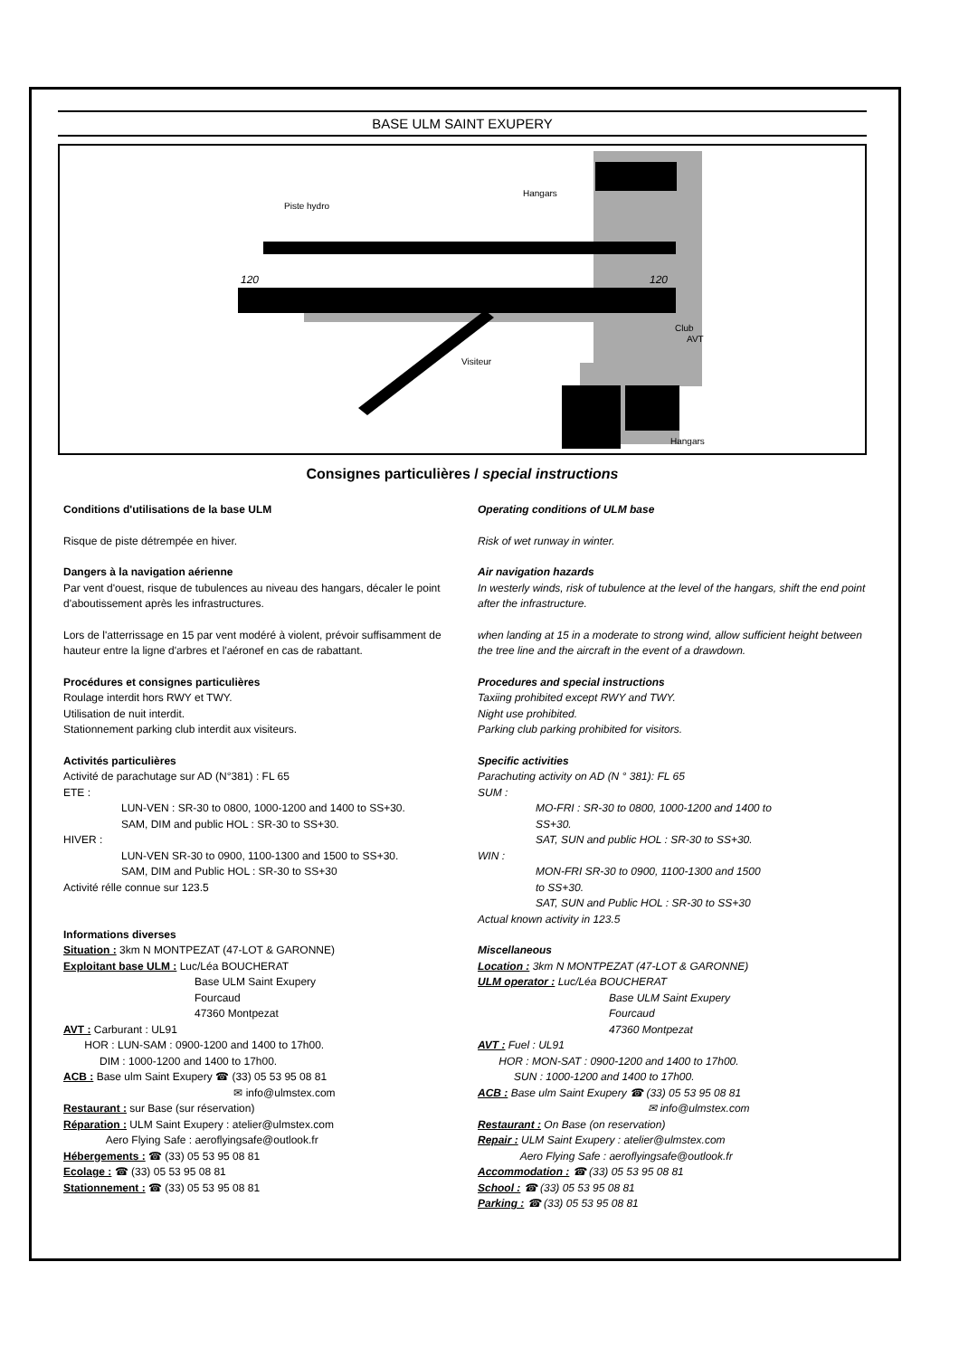BASE ULM SAINT EXUPERY
Piste hydro
Hangars
120
120
Club
AVT
Visiteur
Hangars
Consignes particulières / special instructions
Conditions d'utilisations de la base ULM
Risque de piste détrempée en hiver.
Dangers à la navigation aérienne
Par vent d'ouest, risque de tubulences au niveau des hangars, décaler le point d'aboutissement après les infrastructures.
Lors de l'atterrissage en 15 par vent modéré à violent, prévoir suffisamment de hauteur entre la ligne d'arbres et l'aéronef en cas de rabattant.
Procédures et consignes particulières
Roulage interdit hors RWY et TWY.
Utilisation de nuit interdit.
Stationnement parking club interdit aux visiteurs.
Activités particulières
Activité de parachutage sur AD (N°381) : FL 65
ETE :
LUN-VEN : SR-30 to 0800, 1000-1200 and 1400 to SS+30.
SAM, DIM and public HOL : SR-30 to SS+30.
HIVER :
LUN-VEN SR-30 to 0900, 1100-1300 and 1500 to SS+30.
SAM, DIM and Public HOL : SR-30 to SS+30
Activité rélle connue sur 123.5
Informations diverses
Situation : 3km N MONTPEZAT (47-LOT & GARONNE)
Exploitant base ULM : Luc/Léa BOUCHERAT
Base ULM Saint Exupery
Fourcaud
47360 Montpezat
AVT : Carburant : UL91
HOR : LUN-SAM : 0900-1200 and 1400 to 17h00.
DIM : 1000-1200 and 1400 to 17h00.
ACB : Base ulm Saint Exupery ☎ (33) 05 53 95 08 81
✉ info@ulmstex.com
Restaurant : sur Base (sur réservation)
Réparation : ULM Saint Exupery : atelier@ulmstex.com
Aero Flying Safe : aeroflyingsafe@outlook.fr
Hébergements : ☎ (33) 05 53 95 08 81
Ecolage : ☎ (33) 05 53 95 08 81
Stationnement : ☎ (33) 05 53 95 08 81
Operating conditions of ULM base
Risk of wet runway in winter.
Air navigation hazards
In westerly winds, risk of tubulence at the level of the hangars, shift the end point after the infrastructure.
when landing at 15 in a moderate to strong wind, allow sufficient height between the tree line and the aircraft in the event of a drawdown.
Procedures and special instructions
Taxiing prohibited except RWY and TWY.
Night use prohibited.
Parking club parking prohibited for visitors.
Specific activities
Parachuting activity on AD (N ° 381): FL 65
SUM :
MO-FRI : SR-30 to 0800, 1000-1200 and 1400 to
SS+30.
SAT, SUN and public HOL : SR-30 to SS+30.
WIN :
MON-FRI SR-30 to 0900, 1100-1300 and 1500
to SS+30.
SAT, SUN and Public HOL : SR-30 to SS+30
Actual known activity in 123.5
Miscellaneous
Location : 3km N MONTPEZAT (47-LOT & GARONNE)
ULM operator : Luc/Léa BOUCHERAT
Base ULM Saint Exupery
Fourcaud
47360 Montpezat
AVT : Fuel : UL91
HOR : MON-SAT : 0900-1200 and 1400 to 17h00.
SUN : 1000-1200 and 1400 to 17h00.
ACB : Base ulm Saint Exupery ☎ (33) 05 53 95 08 81
✉ info@ulmstex.com
Restaurant : On Base (on reservation)
Repair : ULM Saint Exupery : atelier@ulmstex.com
Aero Flying Safe : aeroflyingsafe@outlook.fr
Accommodation : ☎ (33) 05 53 95 08 81
School : ☎ (33) 05 53 95 08 81
Parking : ☎ (33) 05 53 95 08 81